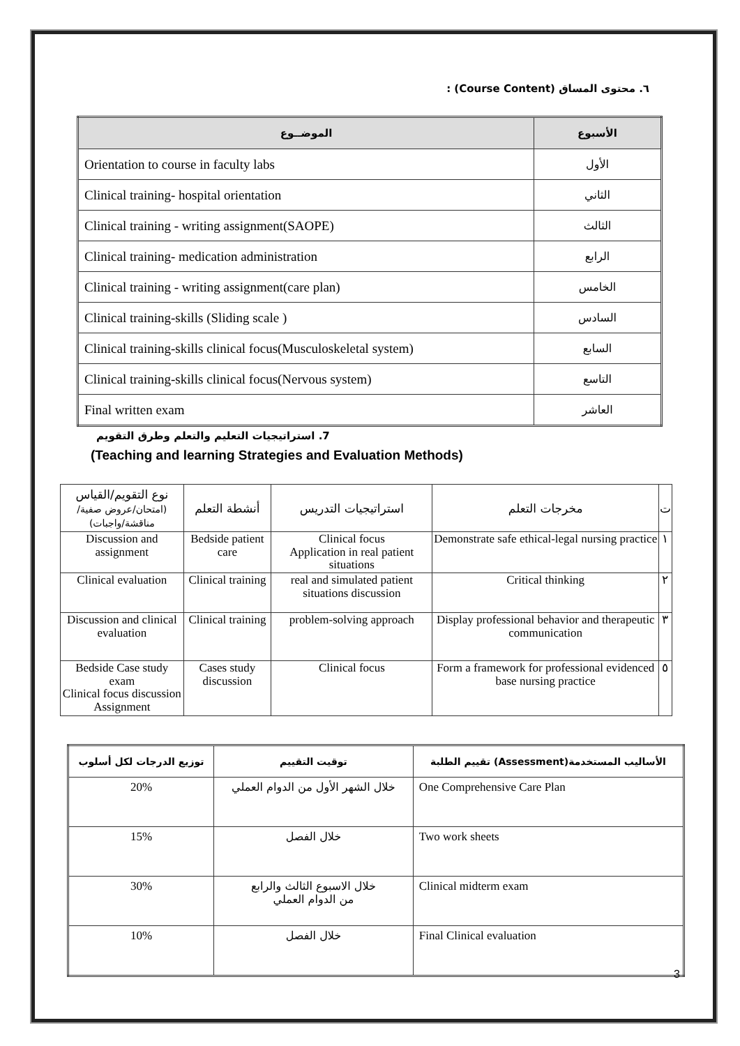٦. محتوى المساق (Course Content) :
| الموضــوع | الأسبوع |
| --- | --- |
| Orientation to course in faculty labs | الأول |
| Clinical training- hospital orientation | الثاني |
| Clinical training - writing assignment(SAOPE) | الثالث |
| Clinical training- medication administration | الرابع |
| Clinical training - writing assignment(care plan) | الخامس |
| Clinical training-skills (Sliding scale ) | السادس |
| Clinical training-skills clinical focus(Musculoskeletal system) | السابع |
| Clinical training-skills clinical focus(Nervous system) | التاسع |
| Final written exam | العاشر |
7. استراتيجيات التعليم والتعلم وطرق التقويم
(Teaching and learning Strategies and Evaluation Methods)
| نوع التقويم/القياس (امتحان/عروض صفية/مناقشة/واجبات) | أنشطة التعلم | استراتيجيات التدريس | مخرجات التعلم | ت |
| --- | --- | --- | --- | --- |
| Discussion and assignment | Bedside patient care | Clinical focus Application in real patient situations | Demonstrate safe ethical-legal nursing practice | ١ |
| Clinical evaluation | Clinical training | real and simulated patient situations discussion | Critical thinking | ٢ |
| Discussion and clinical evaluation | Clinical training | problem-solving approach | Display professional behavior and therapeutic communication | ٣ |
| Bedside Case study exam Clinical focus discussion Assignment | Cases study discussion | Clinical focus | Form a framework for professional evidenced base nursing practice | ٥ |
| توزيع الدرجات لكل أسلوب | توقيت التقييم | الأساليب المستخدمة(Assessment) تقييم الطلبة |
| --- | --- | --- |
| 20% | خلال الشهر الأول من الدوام العملي | One Comprehensive Care Plan |
| 15% | خلال الفصل | Two work sheets |
| 30% | خلال الاسبوع الثالث والرابع من الدوام العملي | Clinical midterm exam |
| 10% | خلال الفصل | Final Clinical evaluation |
3